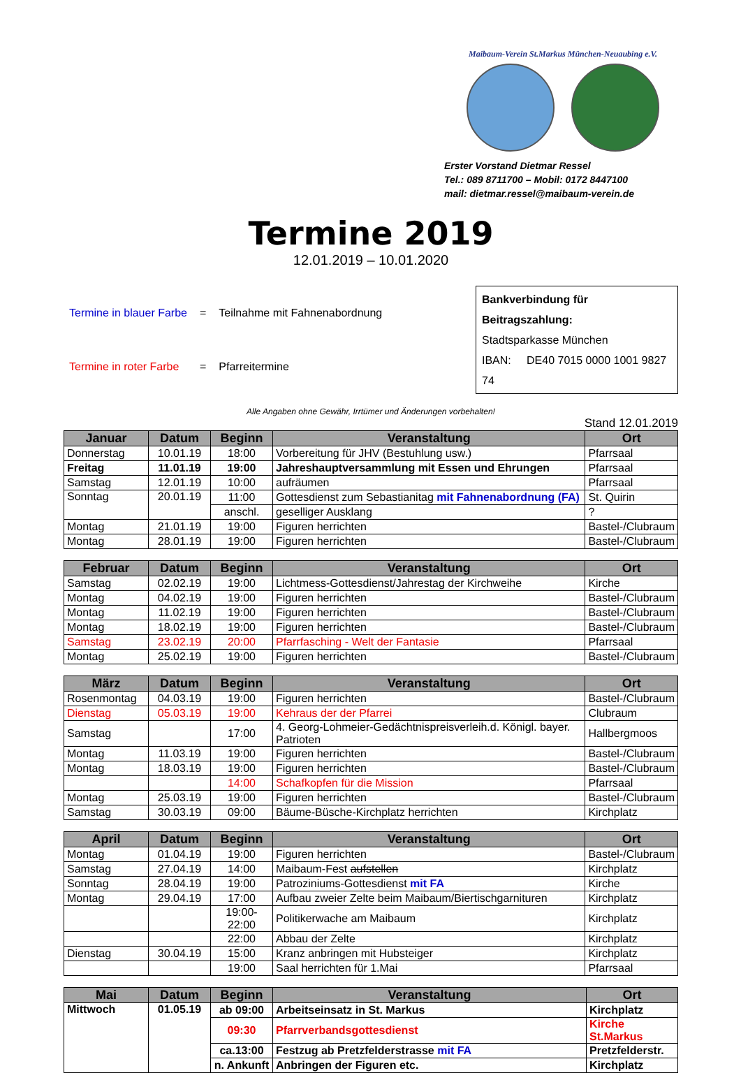Maibaum-Verein St.Markus München-Neuaubing e.V.
Erster Vorstand Dietmar Ressel
Tel.: 089 8711700 – Mobil: 0172 8447100
mail: dietmar.ressel@maibaum-verein.de
Termine 2019
12.01.2019 – 10.01.2020
| Termine in blauer Farbe | = | Teilnahme mit Fahnenabordnung |
| Termine in roter Farbe | = | Pfarreitermine |
Bankverbindung für Beitragszahlung:
Stadtsparkasse München
IBAN: DE40 7015 0000 1001 9827 74
Alle Angaben ohne Gewähr, Irrtümer und Änderungen vorbehalten!
Stand 12.01.2019
| Januar | Datum | Beginn | Veranstaltung | Ort |
| --- | --- | --- | --- | --- |
| Donnerstag | 10.01.19 | 18:00 | Vorbereitung für JHV (Bestuhlung usw.) | Pfarrsaal |
| Freitag | 11.01.19 | 19:00 | Jahreshauptversammlung mit Essen und Ehrungen | Pfarrsaal |
| Samstag | 12.01.19 | 10:00 | aufräumen | Pfarrsaal |
| Sonntag | 20.01.19 | 11:00 | Gottesdienst zum Sebastianitag mit Fahnenabordnung (FA) | St. Quirin |
| | | anschl. | geselliger Ausklang | ? |
| Montag | 21.01.19 | 19:00 | Figuren herrichten | Bastel-/Clubraum |
| Montag | 28.01.19 | 19:00 | Figuren herrichten | Bastel-/Clubraum |
| Februar | Datum | Beginn | Veranstaltung | Ort |
| --- | --- | --- | --- | --- |
| Samstag | 02.02.19 | 19:00 | Lichtmess-Gottesdienst/Jahrestag der Kirchweihe | Kirche |
| Montag | 04.02.19 | 19:00 | Figuren herrichten | Bastel-/Clubraum |
| Montag | 11.02.19 | 19:00 | Figuren herrichten | Bastel-/Clubraum |
| Montag | 18.02.19 | 19:00 | Figuren herrichten | Bastel-/Clubraum |
| Samstag | 23.02.19 | 20:00 | Pfarrfasching - Welt der Fantasie | Pfarrsaal |
| Montag | 25.02.19 | 19:00 | Figuren herrichten | Bastel-/Clubraum |
| März | Datum | Beginn | Veranstaltung | Ort |
| --- | --- | --- | --- | --- |
| Rosenmontag | 04.03.19 | 19:00 | Figuren herrichten | Bastel-/Clubraum |
| Dienstag | 05.03.19 | 19:00 | Kehraus der der Pfarrei | Clubraum |
| Samstag | | 17:00 | 4. Georg-Lohmeier-Gedächtnispreisverleih.d. Königl. bayer. Patrioten | Hallbergmoos |
| Montag | 11.03.19 | 19:00 | Figuren herrichten | Bastel-/Clubraum |
| Montag | 18.03.19 | 19:00 | Figuren herrichten | Bastel-/Clubraum |
| | | 14:00 | Schafkopfen für die Mission | Pfarrsaal |
| Montag | 25.03.19 | 19:00 | Figuren herrichten | Bastel-/Clubraum |
| Samstag | 30.03.19 | 09:00 | Bäume-Büsche-Kirchplatz herrichten | Kirchplatz |
| April | Datum | Beginn | Veranstaltung | Ort |
| --- | --- | --- | --- | --- |
| Montag | 01.04.19 | 19:00 | Figuren herrichten | Bastel-/Clubraum |
| Samstag | 27.04.19 | 14:00 | Maibaum-Fest aufstellen | Kirchplatz |
| Sonntag | 28.04.19 | 19:00 | Patroziniums-Gottesdienst mit FA | Kirche |
| Montag | 29.04.19 | 17:00 | Aufbau zweier Zelte beim Maibaum/Biertischgarnituren | Kirchplatz |
| | | 19:00-22:00 | Politikerwache am Maibaum | Kirchplatz |
| | | 22:00 | Abbau der Zelte | Kirchplatz |
| Dienstag | 30.04.19 | 15:00 | Kranz anbringen mit Hubsteiger | Kirchplatz |
| | | 19:00 | Saal herrichten für 1.Mai | Pfarrsaal |
| Mai | Datum | Beginn | Veranstaltung | Ort |
| --- | --- | --- | --- | --- |
| Mittwoch | 01.05.19 | ab 09:00 | Arbeitseinsatz in St. Markus | Kirchplatz |
| | | 09:30 | Pfarrverbandsgottesdienst | Kirche St.Markus |
| | | ca.13:00 | Festzug ab Pretzfelderstrasse mit FA | Pretzfelderstr. |
| | | n. Ankunft | Anbringen der Figuren etc. | Kirchplatz |